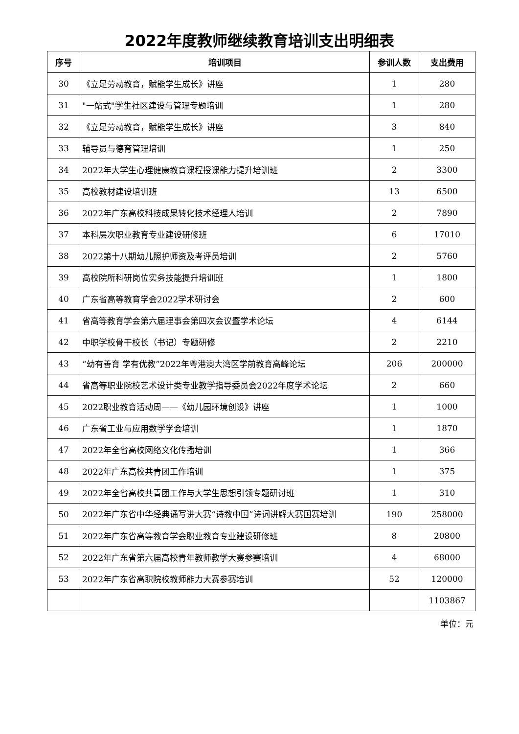2022年度教师继续教育培训支出明细表
| 序号 | 培训项目 | 参训人数 | 支出费用 |
| --- | --- | --- | --- |
| 30 | 《立足劳动教育，赋能学生成长》讲座 | 1 | 280 |
| 31 | "一站式"学生社区建设与管理专题培训 | 1 | 280 |
| 32 | 《立足劳动教育，赋能学生成长》讲座 | 3 | 840 |
| 33 | 辅导员与德育管理培训 | 1 | 250 |
| 34 | 2022年大学生心理健康教育课程授课能力提升培训班 | 2 | 3300 |
| 35 | 高校教材建设培训班 | 13 | 6500 |
| 36 | 2022年广东高校科技成果转化技术经理人培训 | 2 | 7890 |
| 37 | 本科层次职业教育专业建设研修班 | 6 | 17010 |
| 38 | 2022第十八期幼儿照护师资及考评员培训 | 2 | 5760 |
| 39 | 高校院所科研岗位实务技能提升培训班 | 1 | 1800 |
| 40 | 广东省高等教育学会2022学术研讨会 | 2 | 600 |
| 41 | 省高等教育学会第六届理事会第四次会议暨学术论坛 | 4 | 6144 |
| 42 | 中职学校骨干校长（书记）专题研修 | 2 | 2210 |
| 43 | “幼有善育 学有优教”2022年粤港澳大湾区学前教育高峰论坛 | 206 | 200000 |
| 44 | 省高等职业院校艺术设计类专业教学指导委员会2022年度学术论坛 | 2 | 660 |
| 45 | 2022职业教育活动周——《幼儿园环境创设》讲座 | 1 | 1000 |
| 46 | 广东省工业与应用数学学会培训 | 1 | 1870 |
| 47 | 2022年全省高校网络文化传播培训 | 1 | 366 |
| 48 | 2022年广东高校共青团工作培训 | 1 | 375 |
| 49 | 2022年全省高校共青团工作与大学生思想引领专题研讨班 | 1 | 310 |
| 50 | 2022年广东省中华经典诵写讲大赛“诗教中国”诗词讲解大赛国赛培训 | 190 | 258000 |
| 51 | 2022年广东省高等教育学会职业教育专业建设研修班 | 8 | 20800 |
| 52 | 2022年广东省第六届高校青年教师教学大赛参赛培训 | 4 | 68000 |
| 53 | 2022年广东省高职院校教师能力大赛参赛培训 | 52 | 120000 |
| | | | 1103867 |
单位：元